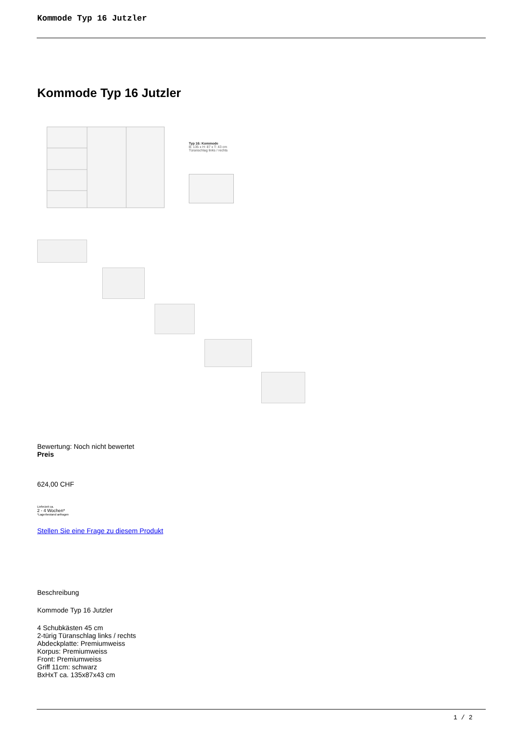Kommode Typ 16 Jutzler
Kommode Typ 16 Jutzler
Typ 16: Kommode
B: 135 x H: 87 x T: 43 cm
Türanschlag links / rechts
Bewertung: Noch nicht bewertet
Preis
624,00 CHF
Lieferzeit ca.
2 - 4 Wochen*
*Lagerbestand anfragen
Stellen Sie eine Frage zu diesem Produkt
Beschreibung
Kommode Typ 16 Jutzler
4 Schubkästen 45 cm
2-türig Türanschlag links / rechts
Abdeckplatte: Premiumweiss
Korpus: Premiumweiss
Front: Premiumweiss
Griff 11cm: schwarz
BxHxT ca. 135x87x43 cm
1 / 2